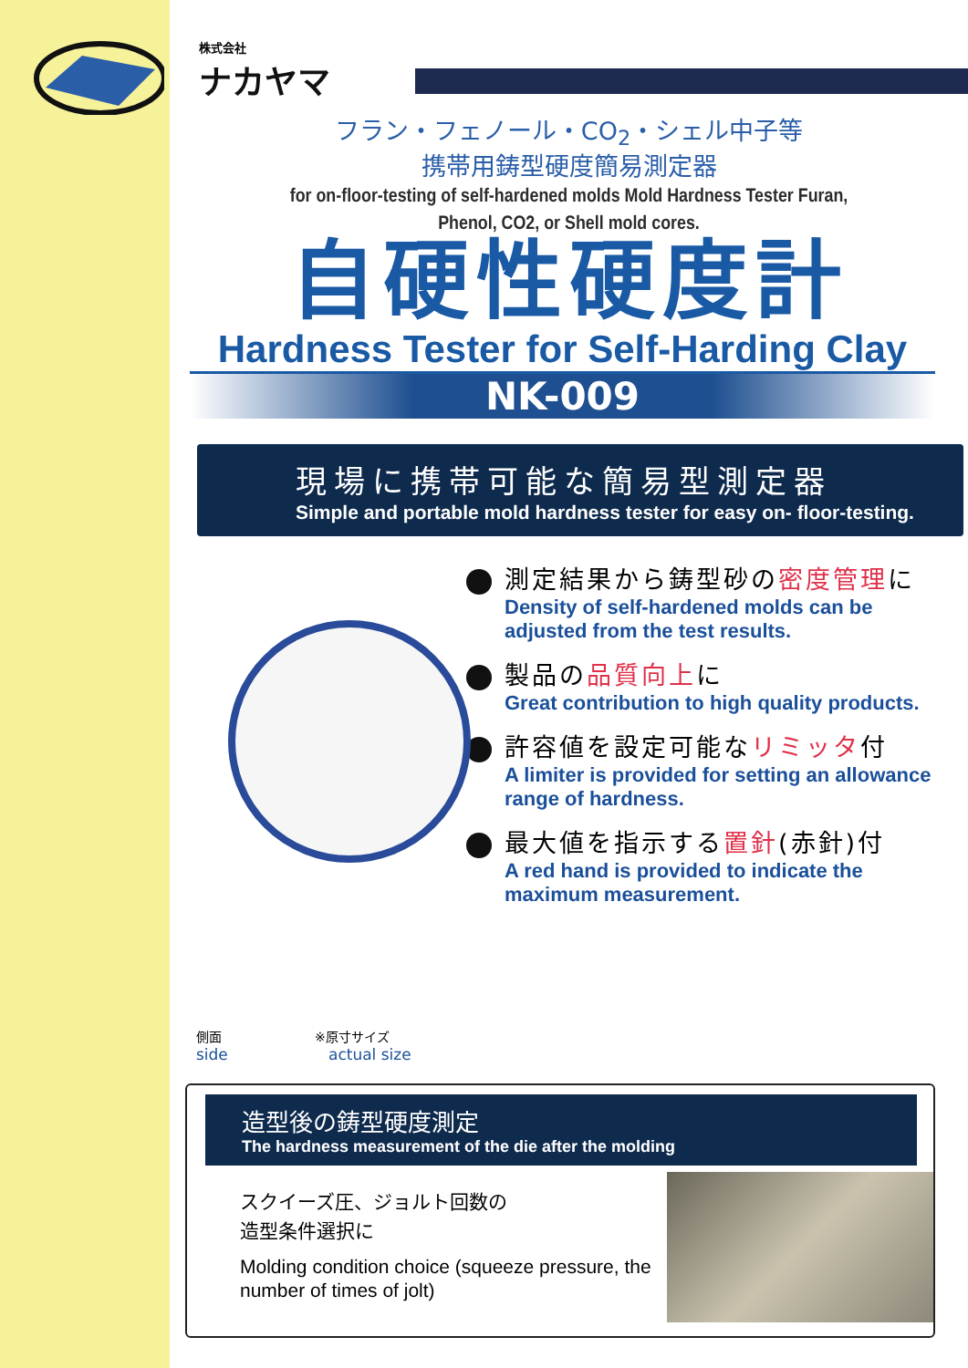株式会社
ナカヤマ
フラン・フェノール・CO<sub>2</sub>・シェル中子等
携帯用鋳型硬度簡易測定器
for on-floor-testing of self-hardened molds Mold Hardness Tester Furan,
Phenol, CO2, or Shell mold cores.
自硬性硬度計
Hardness Tester for Self-Harding Clay
NK-009
現場に携帯可能な簡易型測定器
Simple and portable mold hardness tester for easy on- floor-testing.
測定結果から鋳型砂の密度管理に
Density of self-hardened molds can be adjusted from the test results.
製品の品質向上に
Great contribution to high quality products.
許容値を設定可能なリミッタ付
A limiter is provided for setting an allowance range of hardness.
最大値を指示する置針(赤針)付
A red hand is provided to indicate the maximum measurement.
側面
side
※原寸サイズ
actual size
造型後の鋳型硬度測定
The hardness measurement of the die after the molding
スクイーズ圧、ジョルト回数の
造型条件選択に
Molding condition choice (squeeze pressure, the number of times of jolt)